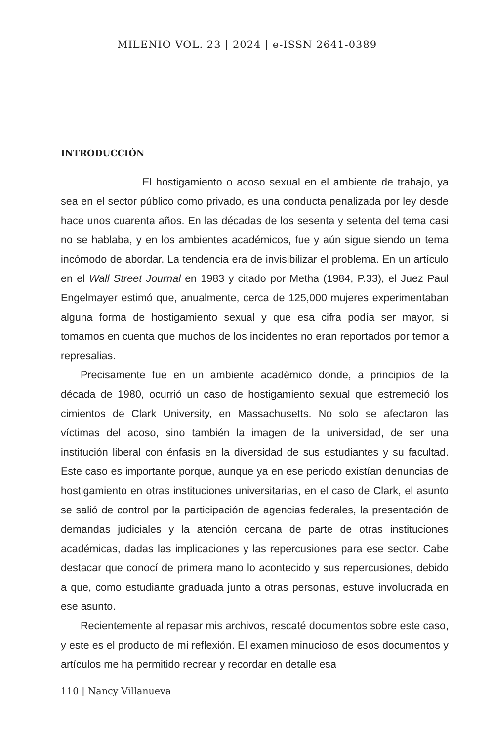MILENIO VOL. 23 | 2024 | e-ISSN 2641-0389
INTRODUCCIÓN
El hostigamiento o acoso sexual en el ambiente de trabajo, ya sea en el sector público como privado, es una conducta penalizada por ley desde hace unos cuarenta años. En las décadas de los sesenta y setenta del tema casi no se hablaba, y en los ambientes académicos, fue y aún sigue siendo un tema incómodo de abordar. La tendencia era de invisibilizar el problema. En un artículo en el Wall Street Journal en 1983 y citado por Metha (1984, P.33), el Juez Paul Engelmayer estimó que, anualmente, cerca de 125,000 mujeres experimentaban alguna forma de hostigamiento sexual y que esa cifra podía ser mayor, si tomamos en cuenta que muchos de los incidentes no eran reportados por temor a represalias.
Precisamente fue en un ambiente académico donde, a principios de la década de 1980, ocurrió un caso de hostigamiento sexual que estremeció los cimientos de Clark University, en Massachusetts. No solo se afectaron las víctimas del acoso, sino también la imagen de la universidad, de ser una institución liberal con énfasis en la diversidad de sus estudiantes y su facultad. Este caso es importante porque, aunque ya en ese periodo existían denuncias de hostigamiento en otras instituciones universitarias, en el caso de Clark, el asunto se salió de control por la participación de agencias federales, la presentación de demandas judiciales y la atención cercana de parte de otras instituciones académicas, dadas las implicaciones y las repercusiones para ese sector. Cabe destacar que conocí de primera mano lo acontecido y sus repercusiones, debido a que, como estudiante graduada junto a otras personas, estuve involucrada en ese asunto.
Recientemente al repasar mis archivos, rescaté documentos sobre este caso, y este es el producto de mi reflexión. El examen minucioso de esos documentos y artículos me ha permitido recrear y recordar en detalle esa
110 | Nancy Villanueva